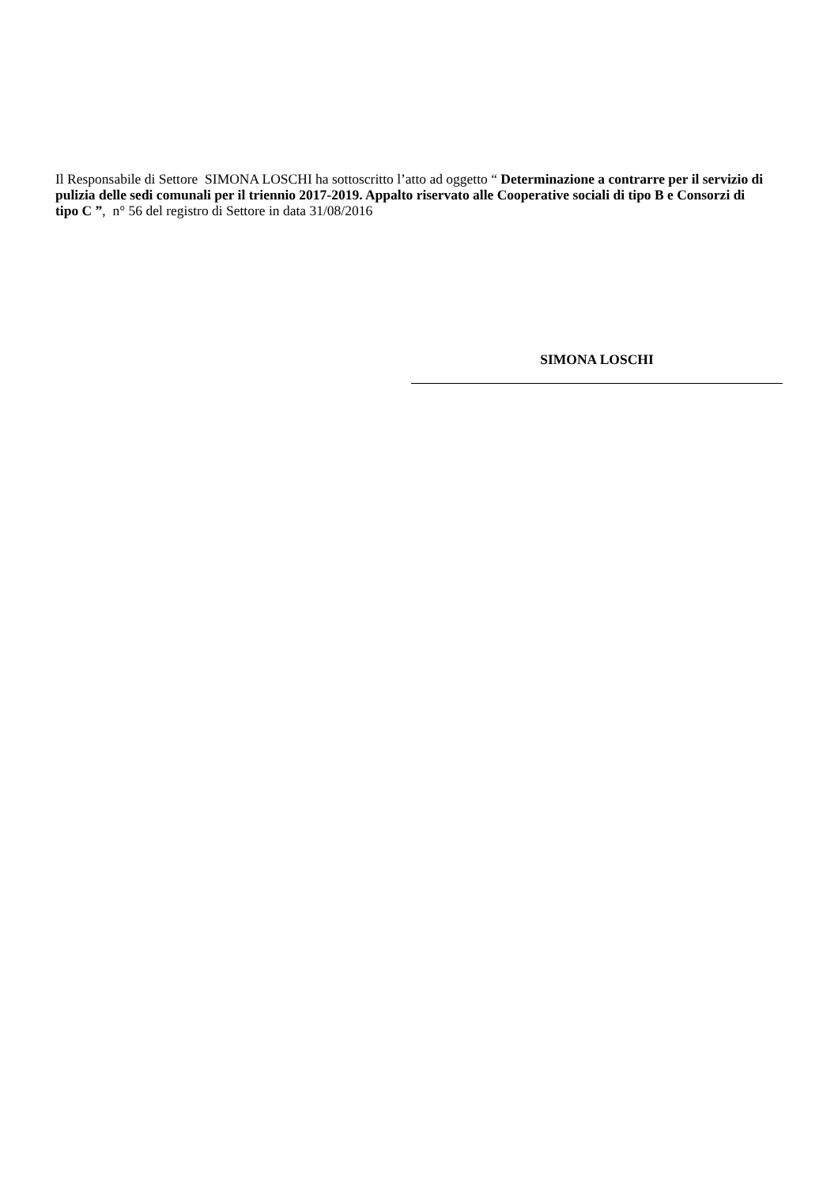Il Responsabile di Settore SIMONA LOSCHI ha sottoscritto l’atto ad oggetto “ Determinazione a contrarre per il servizio di pulizia delle sedi comunali per il triennio 2017-2019. Appalto riservato alle Cooperative sociali di tipo B e Consorzi di tipo C ”, n° 56 del registro di Settore in data 31/08/2016
SIMONA LOSCHI